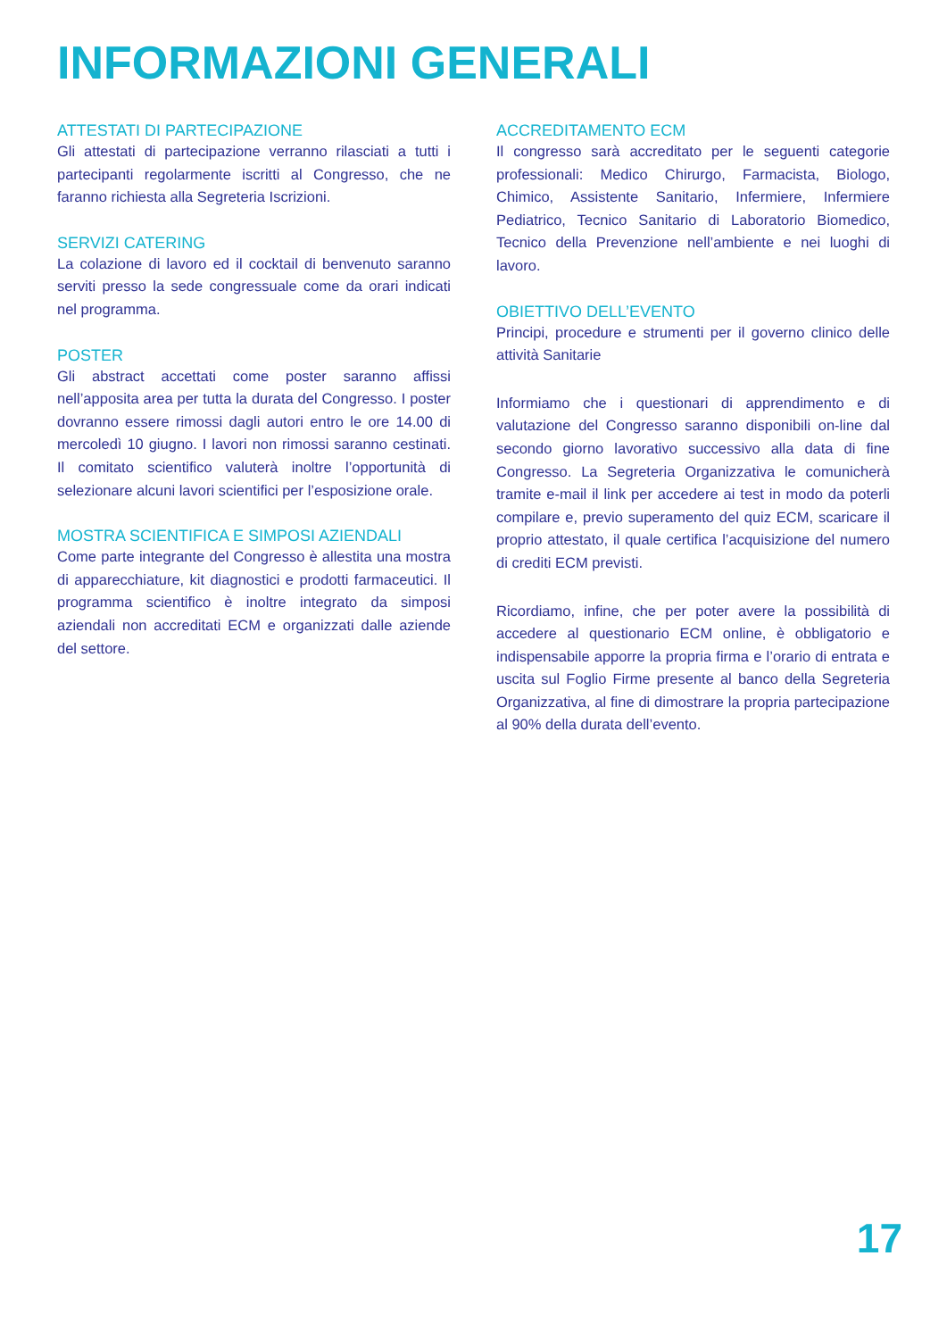INFORMAZIONI GENERALI
ATTESTATI DI PARTECIPAZIONE
Gli attestati di partecipazione verranno rilasciati a tutti i partecipanti regolarmente iscritti al Congresso, che ne faranno richiesta alla Segreteria Iscrizioni.
SERVIZI CATERING
La colazione di lavoro ed il cocktail di benvenuto saranno serviti presso la sede congressuale come da orari indicati nel programma.
POSTER
Gli abstract accettati come poster saranno affissi nell’apposita area per tutta la durata del Congresso. I poster dovranno essere rimossi dagli autori entro le ore 14.00 di mercoledì 10 giugno. I lavori non rimossi saranno cestinati. Il comitato scientifico valuterà inoltre l’opportunità di selezionare alcuni lavori scientifici per l’esposizione orale.
MOSTRA SCIENTIFICA E SIMPOSI AZIENDALI
Come parte integrante del Congresso è allestita una mostra di apparecchiature, kit diagnostici e prodotti farmaceutici. Il programma scientifico è inoltre integrato da simposi aziendali non accreditati ECM e organizzati dalle aziende del settore.
ACCREDITAMENTO ECM
Il congresso sarà accreditato per le seguenti categorie professionali: Medico Chirurgo, Farmacista, Biologo, Chimico, Assistente Sanitario, Infermiere, Infermiere Pediatrico, Tecnico Sanitario di Laboratorio Biomedico, Tecnico della Prevenzione nell’ambiente e nei luoghi di lavoro.
OBIETTIVO DELL’EVENTO
Principi, procedure e strumenti per il governo clinico delle attività Sanitarie
Informiamo che i questionari di apprendimento e di valutazione del Congresso saranno disponibili on-line dal secondo giorno lavorativo successivo alla data di fine Congresso. La Segreteria Organizzativa le comunicherà tramite e-mail il link per accedere ai test in modo da poterli compilare e, previo superamento del quiz ECM, scaricare il proprio attestato, il quale certifica l’acquisizione del numero di crediti ECM previsti.
Ricordiamo, infine, che per poter avere la possibilità di accedere al questionario ECM online, è obbligatorio e indispensabile apporre la propria firma e l’orario di entrata e uscita sul Foglio Firme presente al banco della Segreteria Organizzativa, al fine di dimostrare la propria partecipazione al 90% della durata dell’evento.
17